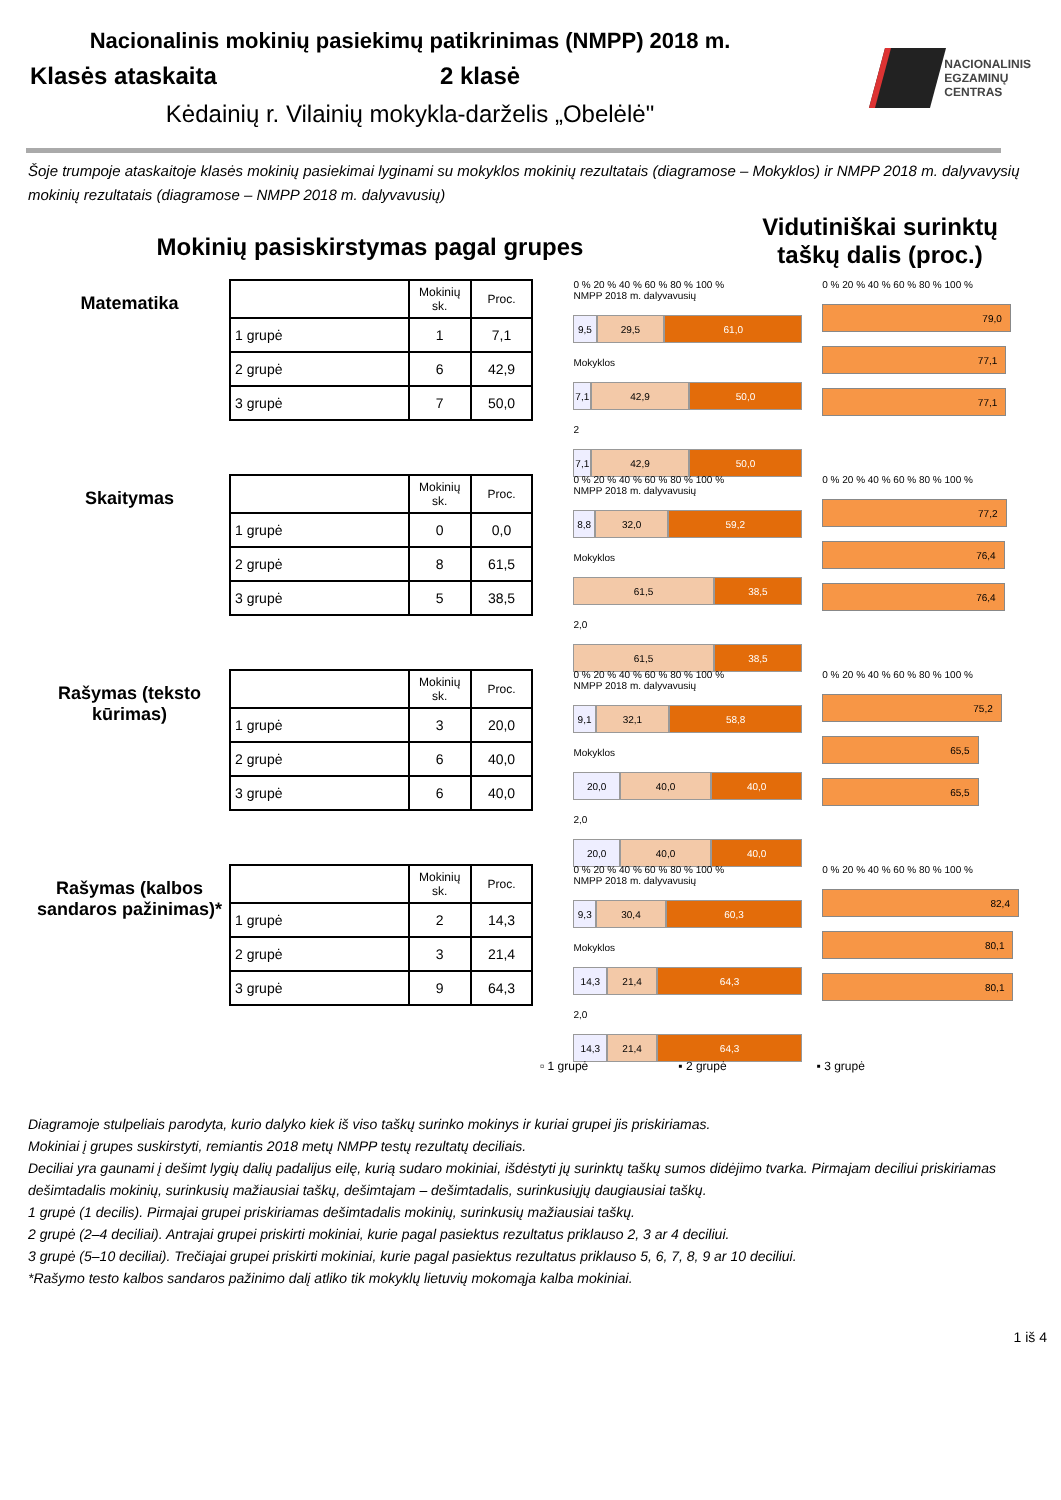Nacionalinis mokinių pasiekimų patikrinimas (NMPP) 2018 m.
Klasės ataskaita 2 klasė
Kėdainių r. Vilainių mokykla-darželis „Obelėlė"
NACIONALINIS
EGZAMINŲ
CENTRAS
Šoje trumpoje ataskaitoje klasės mokinių pasiekimai lyginami su mokyklos mokinių rezultatais (diagramose – Mokyklos) ir NMPP 2018 m. dalyvavysių mokinių rezultatais (diagramose – NMPP 2018 m. dalyvavusių)
Mokinių pasiskirstymas pagal grupes
Vidutiniškai surinktų taškų dalis (proc.)
Matematika
| | Mokinių sk. | Proc. |
| --- | --- | --- |
| 1 grupė | 1 | 7,1 |
| 2 grupė | 6 | 42,9 |
| 3 grupė | 7 | 50,0 |
0 % 20 % 40 % 60 % 80 % 100 %
NMPP 2018 m. dalyvavusių
9,5 29,5 61,0
Mokyklos
7,1 42,9 50,0
2
7,1 42,9 50,0
0 % 20 % 40 % 60 % 80 % 100 %
79,0
77,1
77,1
Skaitymas
| | Mokinių sk. | Proc. |
| --- | --- | --- |
| 1 grupė | 0 | 0,0 |
| 2 grupė | 8 | 61,5 |
| 3 grupė | 5 | 38,5 |
0 % 20 % 40 % 60 % 80 % 100 %
NMPP 2018 m. dalyvavusių
8,8 32,0 59,2
Mokyklos
61,5 38,5
2,0
61,5 38,5
0 % 20 % 40 % 60 % 80 % 100 %
77,2
76,4
76,4
Rašymas (teksto kūrimas)
| | Mokinių sk. | Proc. |
| --- | --- | --- |
| 1 grupė | 3 | 20,0 |
| 2 grupė | 6 | 40,0 |
| 3 grupė | 6 | 40,0 |
0 % 20 % 40 % 60 % 80 % 100 %
NMPP 2018 m. dalyvavusių
9,1 32,1 58,8
Mokyklos
20,0 40,0 40,0
2,0
20,0 40,0 40,0
0 % 20 % 40 % 60 % 80 % 100 %
75,2
65,5
65,5
Rašymas (kalbos sandaros pažinimas)*
| | Mokinių sk. | Proc. |
| --- | --- | --- |
| 1 grupė | 2 | 14,3 |
| 2 grupė | 3 | 21,4 |
| 3 grupė | 9 | 64,3 |
0 % 20 % 40 % 60 % 80 % 100 %
NMPP 2018 m. dalyvavusių
9,3 30,4 60,3
Mokyklos
14,3 21,4 64,3
2,0
14,3 21,4 64,3
0 % 20 % 40 % 60 % 80 % 100 %
82,4
80,1
80,1
▫ 1 grupė ▪ 2 grupė ▪ 3 grupė
Diagramoje stulpeliais parodyta, kurio dalyko kiek iš viso taškų surinko mokinys ir kuriai grupei jis priskiriamas.
Mokiniai į grupes suskirstyti, remiantis 2018 metų NMPP testų rezultatų deciliais.
Deciliai yra gaunami į dešimt lygių dalių padalijus eilę, kurią sudaro mokiniai, išdėstyti jų surinktų taškų sumos didėjimo tvarka. Pirmajam deciliui priskiriamas dešimtadalis mokinių, surinkusių mažiausiai taškų, dešimtajam – dešimtadalis, surinkusiųjų daugiausiai taškų.
1 grupė (1 decilis). Pirmajai grupei priskiriamas dešimtadalis mokinių, surinkusių mažiausiai taškų.
2 grupė (2–4 deciliai). Antrajai grupei priskirti mokiniai, kurie pagal pasiektus rezultatus priklauso 2, 3 ar 4 deciliui.
3 grupė (5–10 deciliai). Trečiajai grupei priskirti mokiniai, kurie pagal pasiektus rezultatus priklauso 5, 6, 7, 8, 9 ar 10 deciliui.
*Rašymo testo kalbos sandaros pažinimo dalį atliko tik mokyklų lietuvių mokomąja kalba mokiniai.
1 iš 4